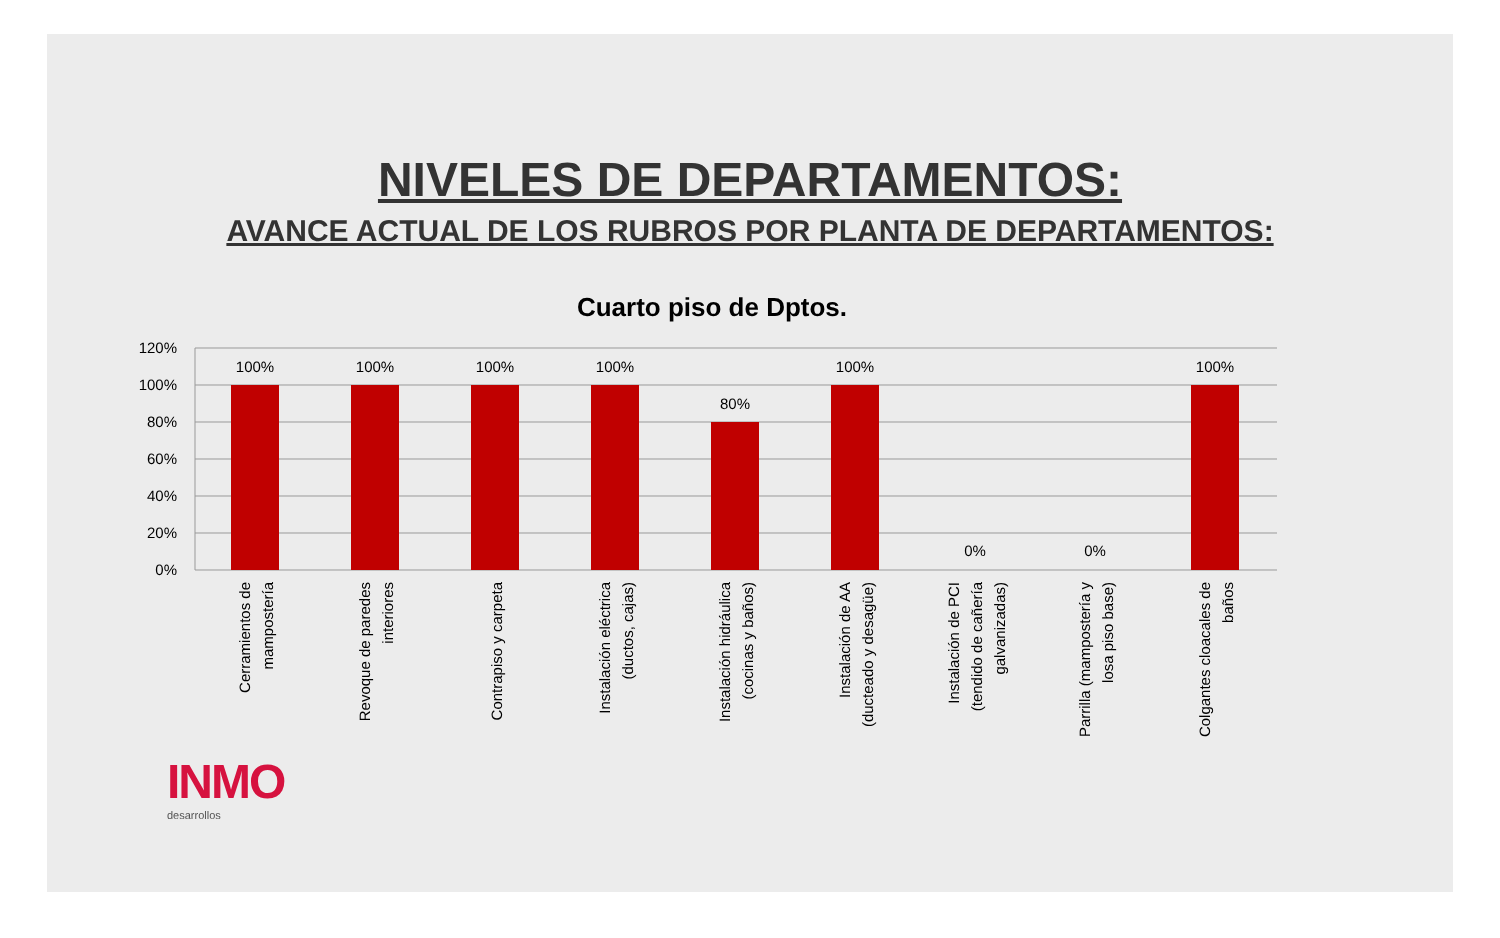NIVELES DE DEPARTAMENTOS:
AVANCE ACTUAL DE LOS RUBROS POR PLANTA DE DEPARTAMENTOS:
Cuarto piso de Dptos.
120%
100%
80%
60%
40%
20%
0%
100%
100%
100%
100%
80%
100%
0%
0%
100%
Cerramientos de
mampostería
Revoque de paredes
interiores
Contrapiso y carpeta
Instalación eléctrica
(ductos, cajas)
Instalación hidráulica
(cocinas y baños)
Instalación de AA
(ducteado y desagüe)
Instalación de PCI
(tendido de cañería
galvanizadas)
Parrilla (mampostería y
losa piso base)
Colgantes cloacales de
baños
INMO
desarrollos